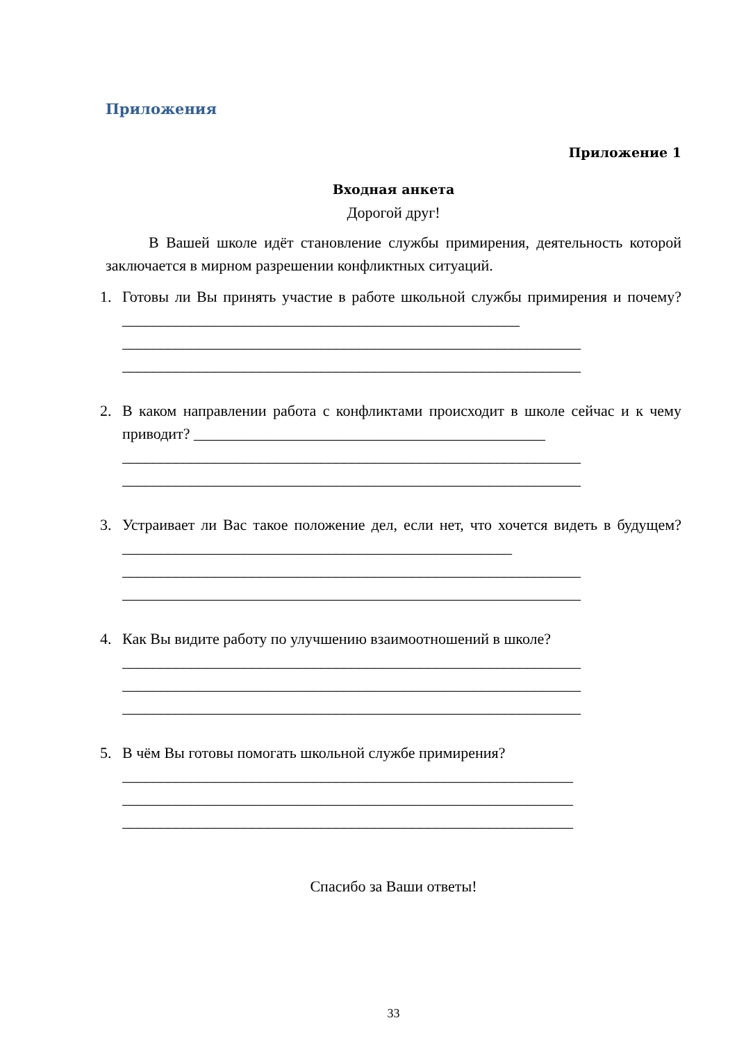Приложения
Приложение 1
Входная анкета
Дорогой друг!
В Вашей школе идёт становление службы примирения, деятельность которой заключается в мирном разрешении конфликтных ситуаций.
1. Готовы ли Вы принять участие в работе школьной службы примирения и почему? ____________________________________________________
____________________________________________________________
____________________________________________________________
2. В каком направлении работа с конфликтами происходит в школе сейчас и к чему приводит? ______________________________________________
____________________________________________________________
____________________________________________________________
3. Устраивает ли Вас такое положение дел, если нет, что хочется видеть в будущем? ___________________________________________________
____________________________________________________________
____________________________________________________________
4. Как Вы видите работу по улучшению взаимоотношений в школе?
____________________________________________________________
____________________________________________________________
____________________________________________________________
5. В чём Вы готовы помогать школьной службе примирения?
___________________________________________________________
___________________________________________________________
___________________________________________________________
Спасибо за Ваши ответы!
33